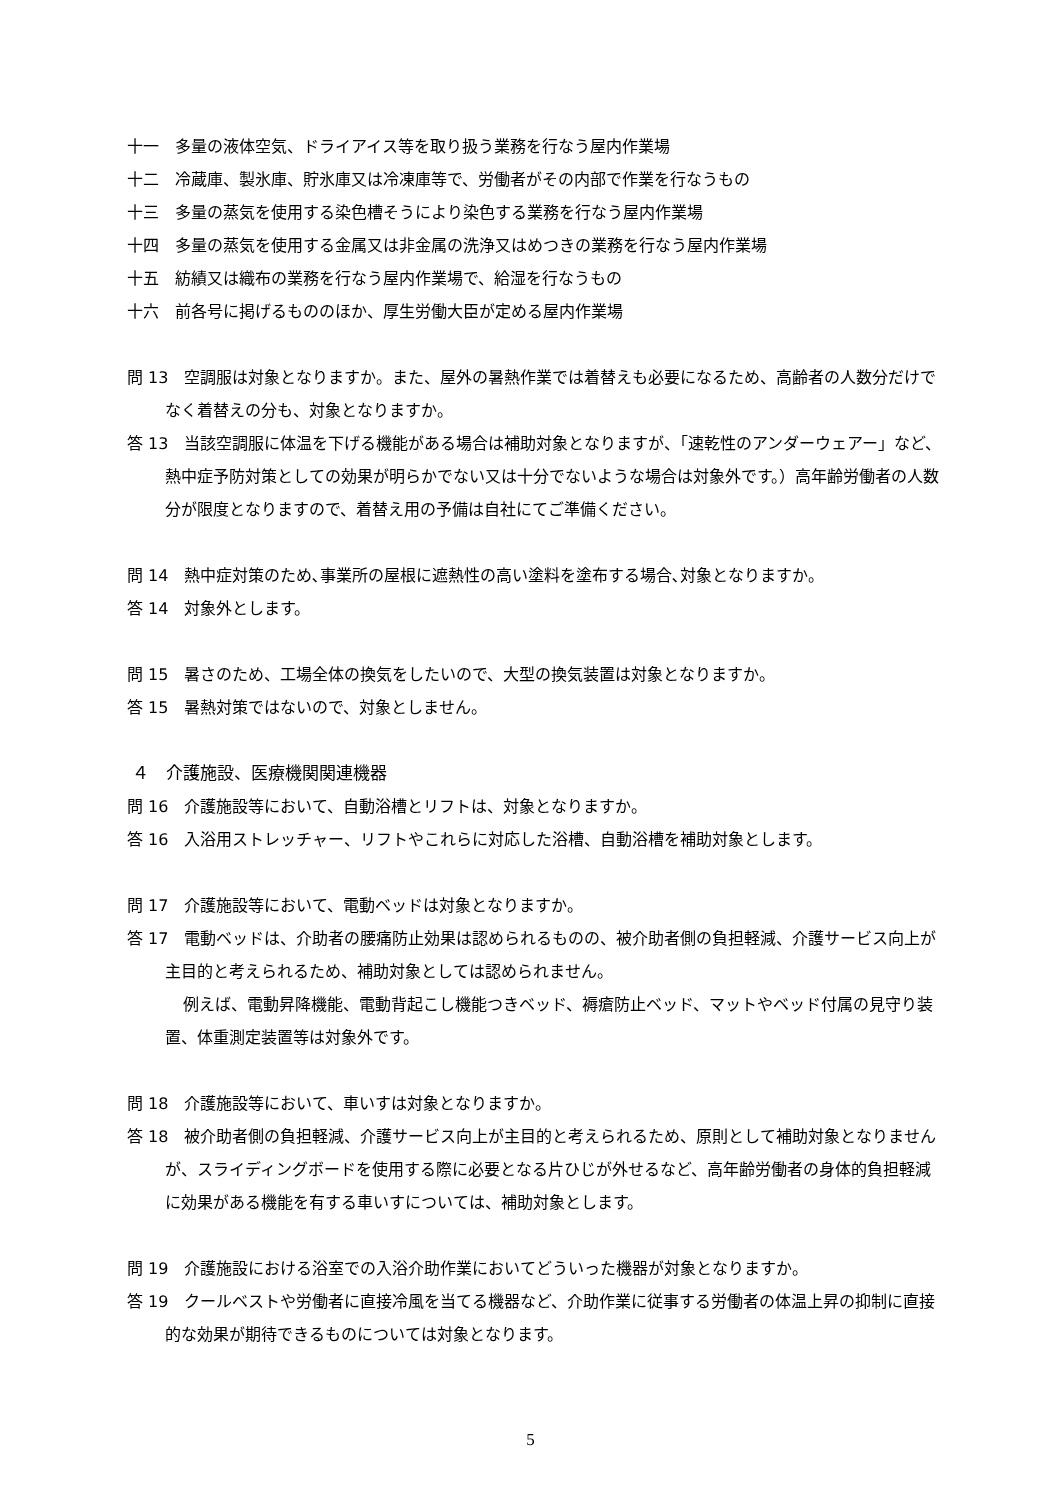十一　多量の液体空気、ドライアイス等を取り扱う業務を行なう屋内作業場
十二　冷蔵庫、製氷庫、貯氷庫又は冷凍庫等で、労働者がその内部で作業を行なうもの
十三　多量の蒸気を使用する染色槽そうにより染色する業務を行なう屋内作業場
十四　多量の蒸気を使用する金属又は非金属の洗浄又はめつきの業務を行なう屋内作業場
十五　紡績又は織布の業務を行なう屋内作業場で、給湿を行なうもの
十六　前各号に掲げるもののほか、厚生労働大臣が定める屋内作業場
問 13　空調服は対象となりますか。また、屋外の暑熱作業では着替えも必要になるため、高齢者の人数分だけでなく着替えの分も、対象となりますか。
答 13　当該空調服に体温を下げる機能がある場合は補助対象となりますが、「速乾性のアンダーウェアー」など、熱中症予防対策としての効果が明らかでない又は十分でないような場合は対象外です。）高年齢労働者の人数分が限度となりますので、着替え用の予備は自社にてご準備ください。
問 14　熱中症対策のため､事業所の屋根に遮熱性の高い塗料を塗布する場合､対象となりますか。
答 14　対象外とします。
問 15　暑さのため、工場全体の換気をしたいので、大型の換気装置は対象となりますか。
答 15　暑熱対策ではないので、対象としません。
４　介護施設、医療機関関連機器
問 16　介護施設等において、自動浴槽とリフトは、対象となりますか。
答 16　入浴用ストレッチャー、リフトやこれらに対応した浴槽、自動浴槽を補助対象とします。
問 17　介護施設等において、電動ベッドは対象となりますか。
答 17　電動ベッドは、介助者の腰痛防止効果は認められるものの、被介助者側の負担軽減、介護サービス向上が主目的と考えられるため、補助対象としては認められません。
例えば、電動昇降機能、電動背起こし機能つきベッド、褥瘡防止ベッド、マットやベッド付属の見守り装置、体重測定装置等は対象外です。
問 18　介護施設等において、車いすは対象となりますか。
答 18　被介助者側の負担軽減、介護サービス向上が主目的と考えられるため、原則として補助対象となりませんが、スライディングボードを使用する際に必要となる片ひじが外せるなど、高年齢労働者の身体的負担軽減に効果がある機能を有する車いすについては、補助対象とします。
問 19　介護施設における浴室での入浴介助作業においてどういった機器が対象となりますか。
答 19　クールベストや労働者に直接冷風を当てる機器など、介助作業に従事する労働者の体温上昇の抑制に直接的な効果が期待できるものについては対象となります。
5